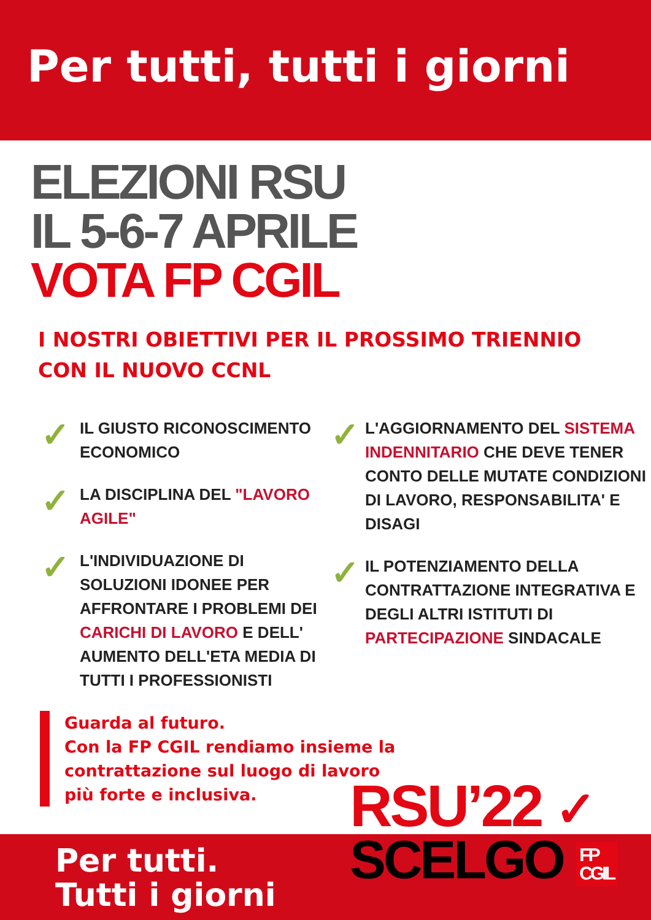Per tutti, tutti i giorni
ELEZIONI RSU
IL 5-6-7 APRILE
VOTA FP CGIL
I NOSTRI OBIETTIVI PER IL PROSSIMO TRIENNIO
CON IL NUOVO CCNL
✓
IL GIUSTO RICONOSCIMENTO ECONOMICO
✓
LA DISCIPLINA DEL "LAVORO AGILE"
✓
L'INDIVIDUAZIONE DI SOLUZIONI IDONEE PER AFFRONTARE I PROBLEMI DEI CARICHI DI LAVORO E DELL' AUMENTO DELL'ETA MEDIA DI TUTTI I PROFESSIONISTI
✓
L'AGGIORNAMENTO DEL SISTEMA INDENNITARIO CHE DEVE TENER CONTO DELLE MUTATE CONDIZIONI DI LAVORO, RESPONSABILITA' E DISAGI
✓
IL POTENZIAMENTO DELLA CONTRATTAZIONE INTEGRATIVA E DEGLI ALTRI ISTITUTI DI PARTECIPAZIONE SINDACALE
Guarda al futuro.
Con la FP CGIL rendiamo insieme la contrattazione sul luogo di lavoro più forte e inclusiva.
Per tutti.
Tutti i giorni
RSU’22 ✓
SCELGO FP
CGIL